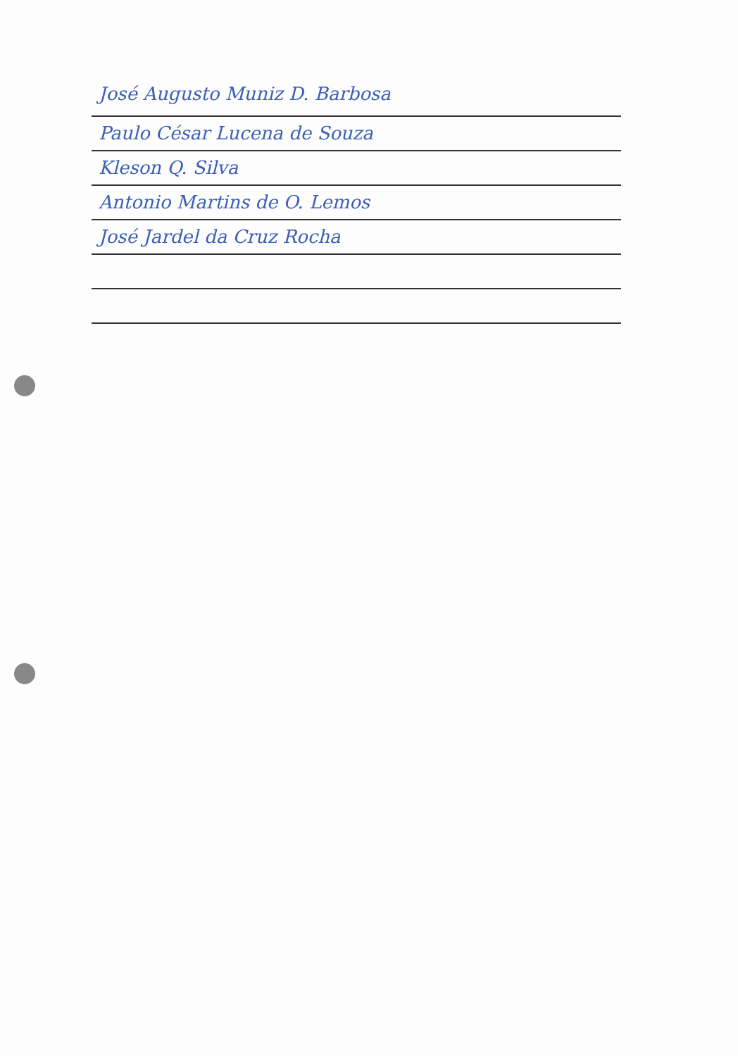José Augusto Muniz D. Barbosa
Paulo César Lucena de Souza
Kleson Q. Silva
Antonio Martins de O. Lemos
José Jardel da Cruz Rocha